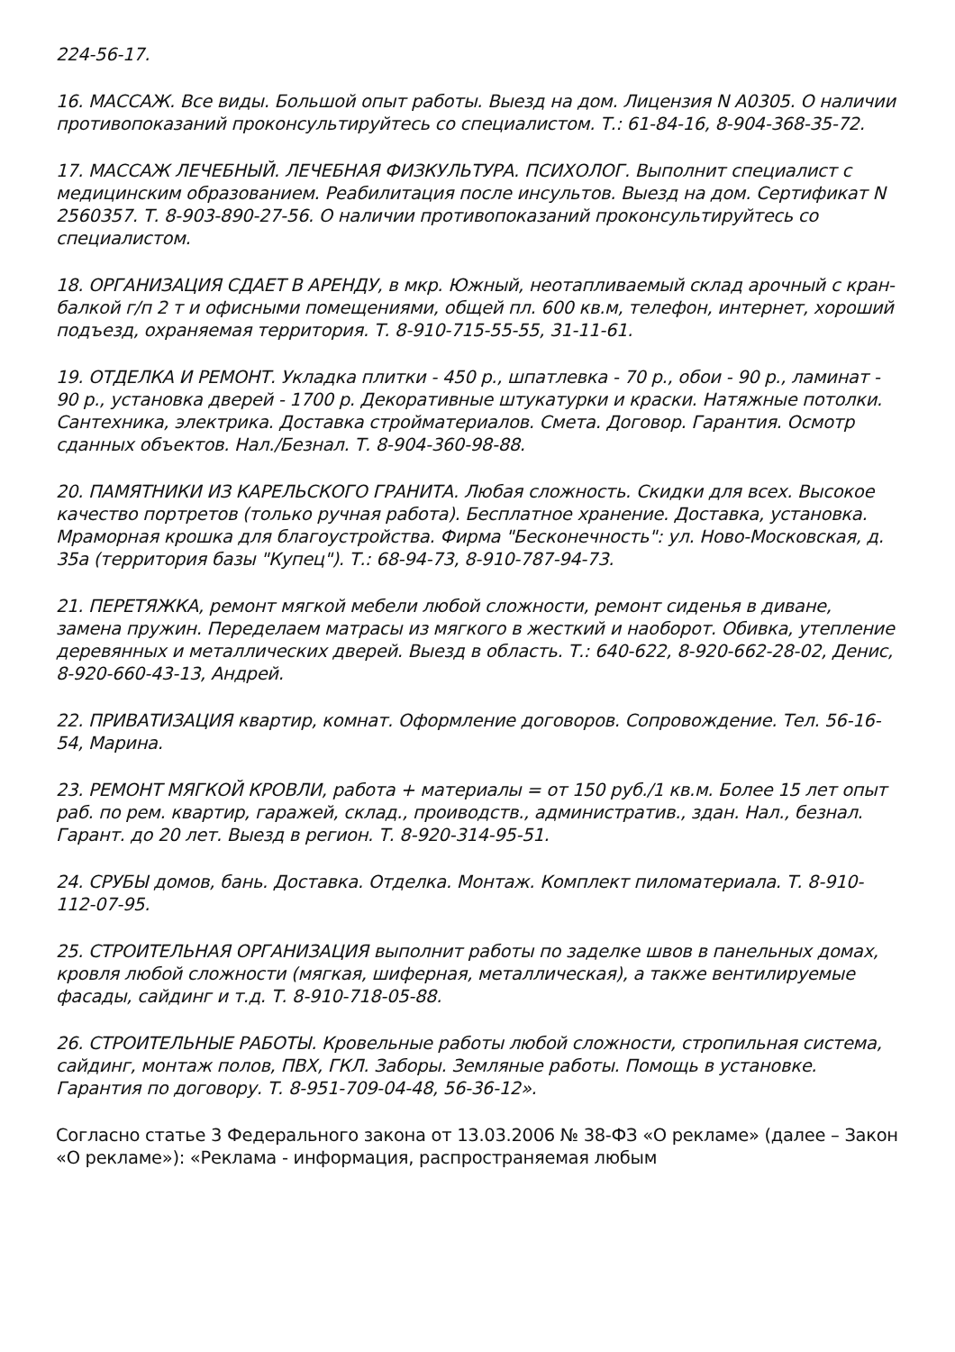224-56-17.
16. МАССАЖ. Все виды. Большой опыт работы. Выезд на дом. Лицензия N А0305. О наличии противопоказаний проконсультируйтесь со специалистом. Т.: 61-84-16, 8-904-368-35-72.
17. МАССАЖ ЛЕЧЕБНЫЙ. ЛЕЧЕБНАЯ ФИЗКУЛЬТУРА. ПСИХОЛОГ. Выполнит специалист с медицинским образованием. Реабилитация после инсультов. Выезд на дом. Сертификат N 2560357. Т. 8-903-890-27-56. О наличии противопоказаний проконсультируйтесь со специалистом.
18. ОРГАНИЗАЦИЯ СДАЕТ В АРЕНДУ, в мкр. Южный, неотапливаемый склад арочный с кран-балкой г/п 2 т и офисными помещениями, общей пл. 600 кв.м, телефон, интернет, хороший подъезд, охраняемая территория. Т. 8-910-715-55-55, 31-11-61.
19. ОТДЕЛКА И РЕМОНТ. Укладка плитки - 450 р., шпатлевка - 70 р., обои - 90 р., ламинат - 90 р., установка дверей - 1700 р. Декоративные штукатурки и краски. Натяжные потолки. Сантехника, электрика. Доставка стройматериалов. Смета. Договор. Гарантия. Осмотр сданных объектов. Нал./Безнал. Т. 8-904-360-98-88.
20. ПАМЯТНИКИ ИЗ КАРЕЛЬСКОГО ГРАНИТА. Любая сложность. Скидки для всех. Высокое качество портретов (только ручная работа). Бесплатное хранение. Доставка, установка. Мраморная крошка для благоустройства. Фирма "Бесконечность": ул. Ново-Московская, д. 35а (территория базы "Купец"). Т.: 68-94-73, 8-910-787-94-73.
21. ПЕРЕТЯЖКА, ремонт мягкой мебели любой сложности, ремонт сиденья в диване, замена пружин. Переделаем матрасы из мягкого в жесткий и наоборот. Обивка, утепление деревянных и металлических дверей. Выезд в область. Т.: 640-622, 8-920-662-28-02, Денис, 8-920-660-43-13, Андрей.
22. ПРИВАТИЗАЦИЯ квартир, комнат. Оформление договоров. Сопровождение. Тел. 56-16-54, Марина.
23. РЕМОНТ МЯГКОЙ КРОВЛИ, работа + материалы = от 150 руб./1 кв.м. Более 15 лет опыт раб. по рем. квартир, гаражей, склад., проиводств., административ., здан. Нал., безнал. Гарант. до 20 лет. Выезд в регион. Т. 8-920-314-95-51.
24. СРУБЫ домов, бань. Доставка. Отделка. Монтаж. Комплект пиломатериала. Т. 8-910-112-07-95.
25. СТРОИТЕЛЬНАЯ ОРГАНИЗАЦИЯ выполнит работы по заделке швов в панельных домах, кровля любой сложности (мягкая, шиферная, металлическая), а также вентилируемые фасады, сайдинг и т.д. Т. 8-910-718-05-88.
26. СТРОИТЕЛЬНЫЕ РАБОТЫ. Кровельные работы любой сложности, стропильная система, сайдинг, монтаж полов, ПВХ, ГКЛ. Заборы. Земляные работы. Помощь в установке. Гарантия по договору. Т. 8-951-709-04-48, 56-36-12».
Согласно статье 3 Федерального закона от 13.03.2006 № 38-ФЗ «О рекламе» (далее – Закон «О рекламе»): «Реклама - информация, распространяемая любым